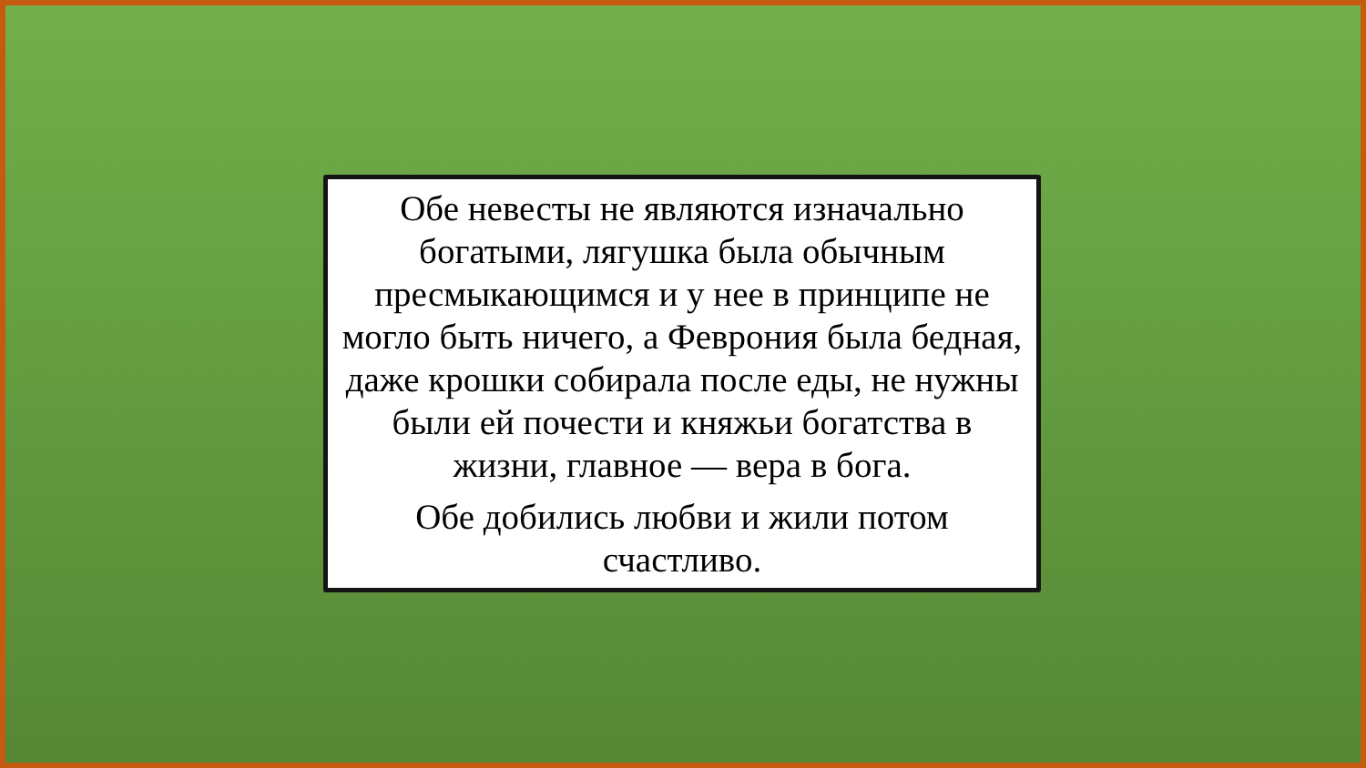Обе невесты не являются изначально богатыми, лягушка была обычным пресмыкающимся и у нее в принципе не могло быть ничего, а Феврония была бедная, даже крошки собирала после еды, не нужны были ей почести и княжьи богатства в жизни, главное — вера в бога.
Обе добились любви и жили потом счастливо.